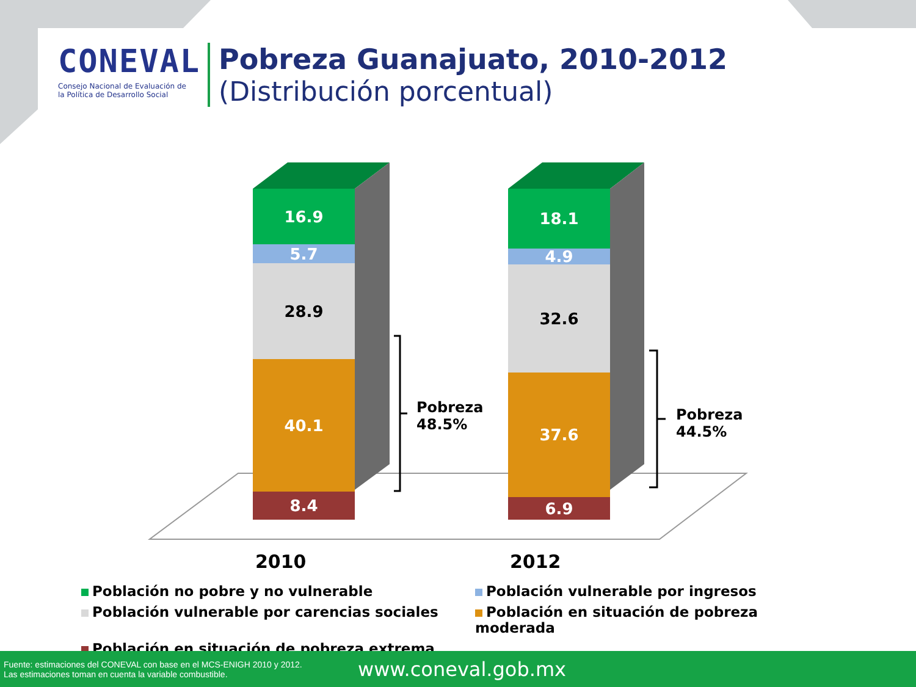CONEVAL
Consejo Nacional de Evaluación de la Política de Desarrollo Social
Pobreza Guanajuato, 2010-2012
(Distribución porcentual)
16.9
5.7
28.9
40.1
8.4
18.1
4.9
32.6
37.6
6.9
Pobreza
48.5%
Pobreza
44.5%
2010 2012
Población no pobre y no vulnerable
Población vulnerable por ingresos
Población vulnerable por carencias sociales
Población en situación de pobreza moderada
Población en situación de pobreza extrema
Fuente: estimaciones del CONEVAL con base en el MCS-ENIGH 2010 y 2012.
Las estimaciones toman en cuenta la variable combustible.
www.coneval.gob.mx